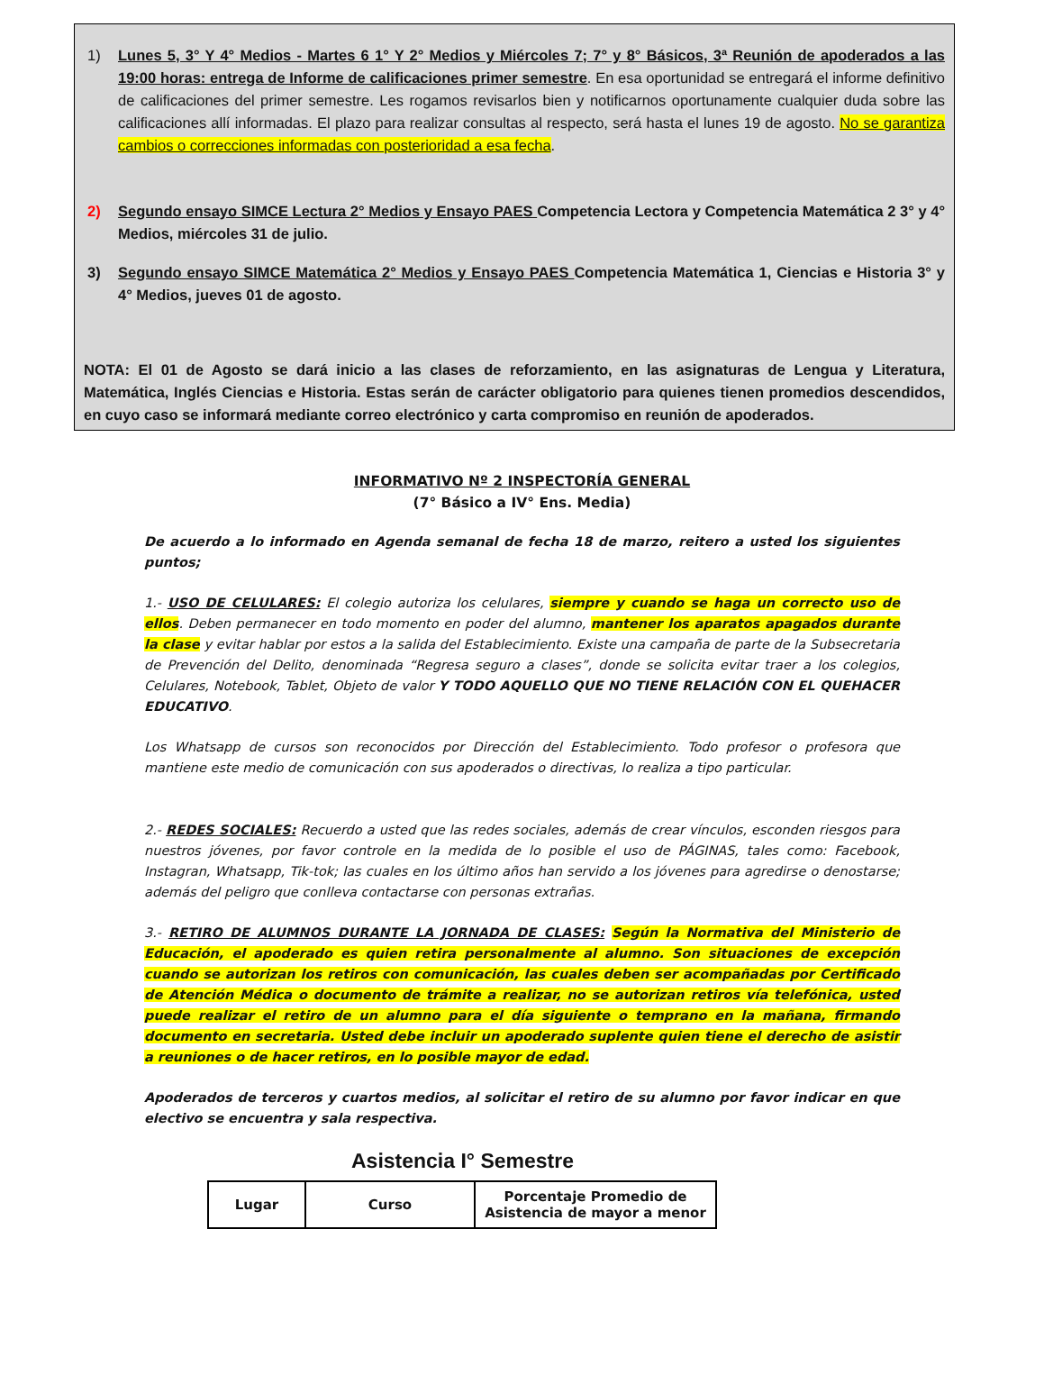1) Lunes 5, 3° Y 4° Medios - Martes 6 1° Y 2° Medios y Miércoles 7; 7° y 8° Básicos, 3ª Reunión de apoderados a las 19:00 horas: entrega de Informe de calificaciones primer semestre. En esa oportunidad se entregará el informe definitivo de calificaciones del primer semestre. Les rogamos revisarlos bien y notificarnos oportunamente cualquier duda sobre las calificaciones allí informadas. El plazo para realizar consultas al respecto, será hasta el lunes 19 de agosto. No se garantiza cambios o correcciones informadas con posterioridad a esa fecha.
2) Segundo ensayo SIMCE Lectura 2° Medios y Ensayo PAES Competencia Lectora y Competencia Matemática 2 3° y 4° Medios, miércoles 31 de julio.
3) Segundo ensayo SIMCE Matemática 2° Medios y Ensayo PAES Competencia Matemática 1, Ciencias e Historia 3° y 4° Medios, jueves 01 de agosto.
NOTA: El 01 de Agosto se dará inicio a las clases de reforzamiento, en las asignaturas de Lengua y Literatura, Matemática, Inglés Ciencias e Historia. Estas serán de carácter obligatorio para quienes tienen promedios descendidos, en cuyo caso se informará mediante correo electrónico y carta compromiso en reunión de apoderados.
INFORMATIVO Nº 2 INSPECTORÍA GENERAL
(7° Básico a IV° Ens. Media)
De acuerdo a lo informado en Agenda semanal de fecha 18 de marzo, reitero a usted los siguientes puntos;
1.- USO DE CELULARES: El colegio autoriza los celulares, siempre y cuando se haga un correcto uso de ellos. Deben permanecer en todo momento en poder del alumno, mantener los aparatos apagados durante la clase y evitar hablar por estos a la salida del Establecimiento. Existe una campaña de parte de la Subsecretaria de Prevención del Delito, denominada “Regresa seguro a clases”, donde se solicita evitar traer a los colegios, Celulares, Notebook, Tablet, Objeto de valor Y TODO AQUELLO QUE NO TIENE RELACIÓN CON EL QUEHACER EDUCATIVO.
Los Whatsapp de cursos son reconocidos por Dirección del Establecimiento. Todo profesor o profesora que mantiene este medio de comunicación con sus apoderados o directivas, lo realiza a tipo particular.
2.- REDES SOCIALES: Recuerdo a usted que las redes sociales, además de crear vínculos, esconden riesgos para nuestros jóvenes, por favor controle en la medida de lo posible el uso de PÁGINAS, tales como: Facebook, Instagran, Whatsapp, Tik-tok; las cuales en los último años han servido a los jóvenes para agredirse o denostarse; además del peligro que conlleva contactarse con personas extrañas.
3.- RETIRO DE ALUMNOS DURANTE LA JORNADA DE CLASES: Según la Normativa del Ministerio de Educación, el apoderado es quien retira personalmente al alumno. Son situaciones de excepción cuando se autorizan los retiros con comunicación, las cuales deben ser acompañadas por Certificado de Atención Médica o documento de trámite a realizar, no se autorizan retiros vía telefónica, usted puede realizar el retiro de un alumno para el día siguiente o temprano en la mañana, firmando documento en secretaria. Usted debe incluir un apoderado suplente quien tiene el derecho de asistir a reuniones o de hacer retiros, en lo posible mayor de edad.
Apoderados de terceros y cuartos medios, al solicitar el retiro de su alumno por favor indicar en que electivo se encuentra y sala respectiva.
Asistencia I° Semestre
| Lugar | Curso | Porcentaje Promedio de Asistencia de mayor a menor |